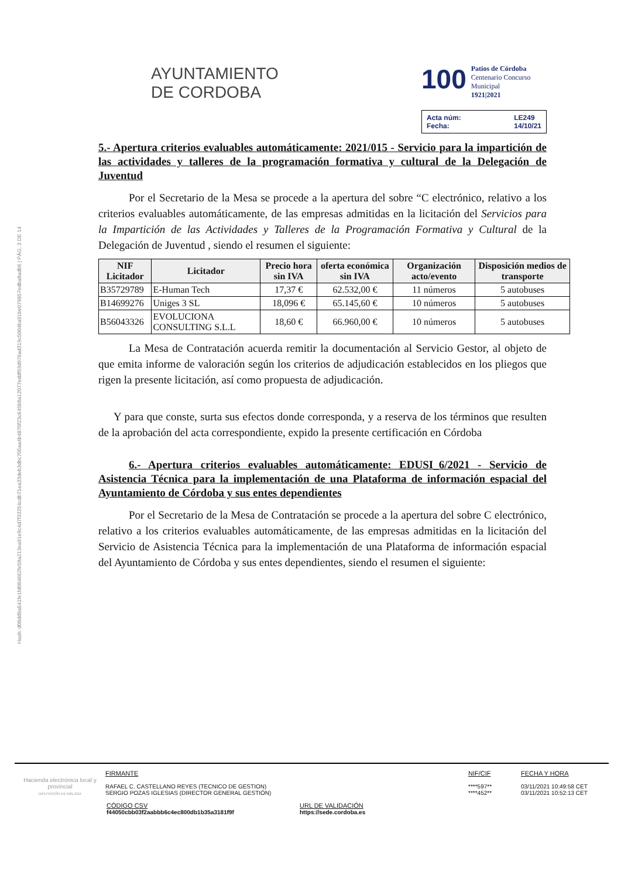Hash: d08dd9a641fe1fd084662fe58a213ea91e9c4d7f33254cdb71ea33deb3dbc705aa4b4870f23c645b8a12077eddf93d976ad319c5004ba91be079857edba8adb6 | PÁG. 3 DE 14
AYUNTAMIENTO
DE CORDOBA
100 Patios de Córdoba
Centenario Concurso Municipal
1921|2021
Acta núm: LE249 Fecha: 14/10/21
5.- Apertura criterios evaluables automáticamente: 2021/015 - Servicio para la impartición de las actividades y talleres de la programación formativa y cultural de la Delegación de Juventud
Por el Secretario de la Mesa se procede a la apertura del sobre “C electrónico, relativo a los criterios evaluables automáticamente, de las empresas admitidas en la licitación del Servicios para la Impartición de las Actividades y Talleres de la Programación Formativa y Cultural de la Delegación de Juventud , siendo el resumen el siguiente:
| NIF Licitador | Licitador | Precio hora sin IVA | oferta económica sin IVA | Organización acto/evento | Disposición medios de transporte |
| --- | --- | --- | --- | --- | --- |
| B35729789 | E-Human Tech | 17,37 € | 62.532,00 € | 11 números | 5 autobuses |
| B14699276 | Uniges 3 SL | 18,096 € | 65.145,60 € | 10 números | 5 autobuses |
| B56043326 | EVOLUCIONA CONSULTING S.L.L | 18,60 € | 66.960,00 € | 10 números | 5 autobuses |
La Mesa de Contratación acuerda remitir la documentación al Servicio Gestor, al objeto de que emita informe de valoración según los criterios de adjudicación establecidos en los pliegos que rigen la presente licitación, así como propuesta de adjudicación.
Y para que conste, surta sus efectos donde corresponda, y a reserva de los términos que resulten de la aprobación del acta correspondiente, expido la presente certificación en Córdoba
6.- Apertura criterios evaluables automáticamente: EDUSI_6/2021 - Servicio de Asistencia Técnica para la implementación de una Plataforma de información espacial del Ayuntamiento de Córdoba y sus entes dependientes
Por el Secretario de la Mesa de Contratación se procede a la apertura del sobre C electrónico, relativo a los criterios evaluables automáticamente, de las empresas admitidas en la licitación del Servicio de Asistencia Técnica para la implementación de una Plataforma de información espacial del Ayuntamiento de Córdoba y sus entes dependientes, siendo el resumen el siguiente:
Hacienda electrónica local y provincial
DIPUTACIÓN DE MÁLAGA
FIRMANTE
RAFAEL C. CASTELLANO REYES (TECNICO DE GESTION)
SERGIO POZAS IGLESIAS (DIRECTOR GENERAL GESTIÓN)
NIF/CIF
****597**
****452**
FECHA Y HORA
03/11/2021 10:49:58 CET
03/11/2021 10:52:13 CET
CÓDIGO CSV
f44050cbb03f2aabbb6c4ec800db1b35a3181f9f
URL DE VALIDACIÓN
https://sede.cordoba.es